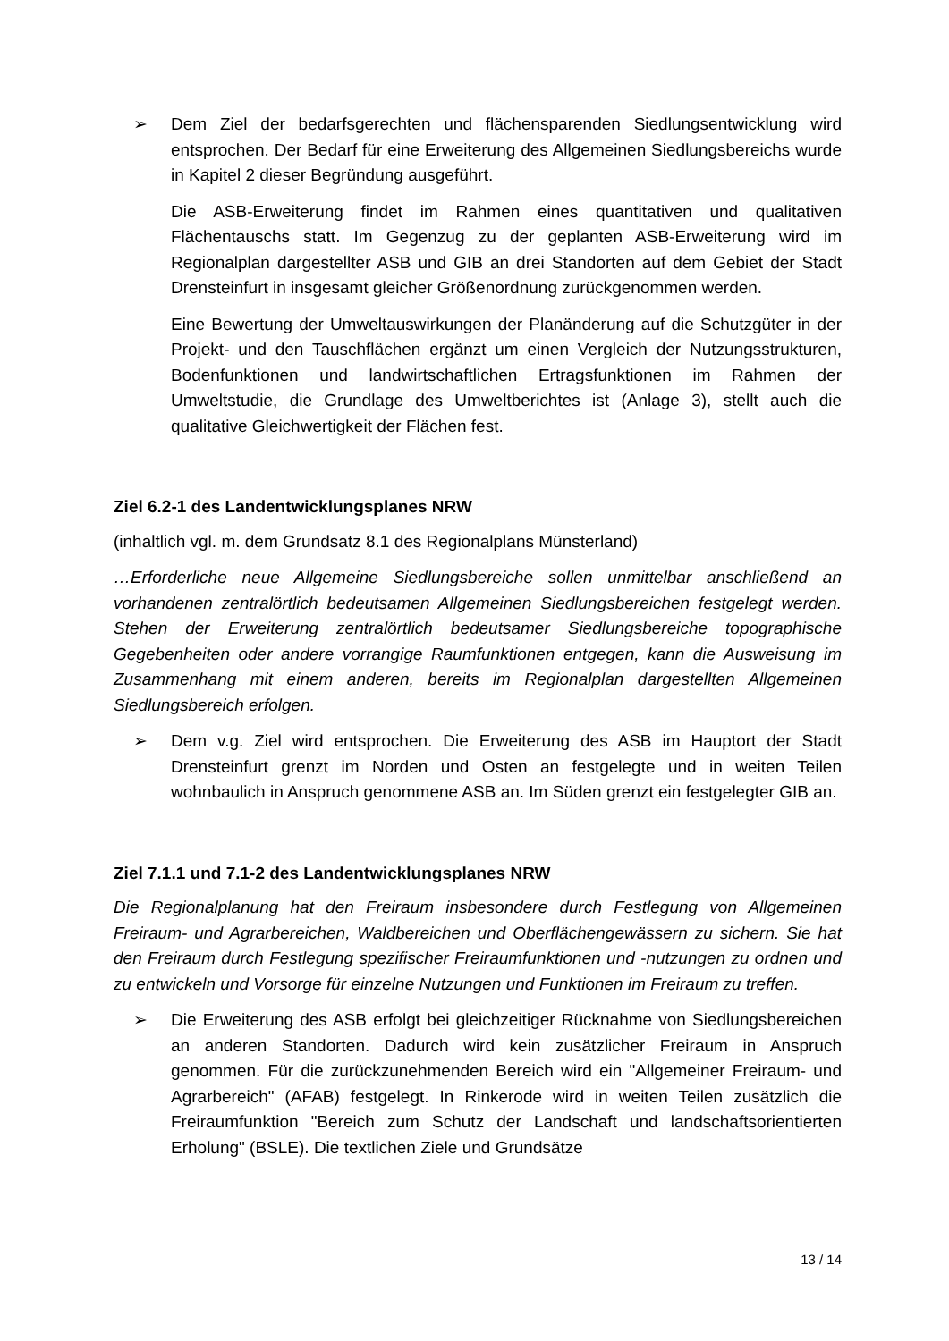➢ Dem Ziel der bedarfsgerechten und flächensparenden Siedlungsentwicklung wird entsprochen. Der Bedarf für eine Erweiterung des Allgemeinen Siedlungsbereichs wurde in Kapitel 2 dieser Begründung ausgeführt.
Die ASB-Erweiterung findet im Rahmen eines quantitativen und qualitativen Flächentauschs statt. Im Gegenzug zu der geplanten ASB-Erweiterung wird im Regionalplan dargestellter ASB und GIB an drei Standorten auf dem Gebiet der Stadt Drensteinfurt in insgesamt gleicher Größenordnung zurückgenommen werden.
Eine Bewertung der Umweltauswirkungen der Planänderung auf die Schutzgüter in der Projekt- und den Tauschflächen ergänzt um einen Vergleich der Nutzungsstrukturen, Bodenfunktionen und landwirtschaftlichen Ertragsfunktionen im Rahmen der Umweltstudie, die Grundlage des Umweltberichtes ist (Anlage 3), stellt auch die qualitative Gleichwertigkeit der Flächen fest.
Ziel 6.2-1 des Landentwicklungsplanes NRW
(inhaltlich vgl. m. dem Grundsatz 8.1 des Regionalplans Münsterland)
…Erforderliche neue Allgemeine Siedlungsbereiche sollen unmittelbar anschließend an vorhandenen zentralörtlich bedeutsamen Allgemeinen Siedlungsbereichen festgelegt werden. Stehen der Erweiterung zentralörtlich bedeutsamer Siedlungsbereiche topographische Gegebenheiten oder andere vorrangige Raumfunktionen entgegen, kann die Ausweisung im Zusammenhang mit einem anderen, bereits im Regionalplan dargestellten Allgemeinen Siedlungsbereich erfolgen.
➢ Dem v.g. Ziel wird entsprochen. Die Erweiterung des ASB im Hauptort der Stadt Drensteinfurt grenzt im Norden und Osten an festgelegte und in weiten Teilen wohnbaulich in Anspruch genommene ASB an. Im Süden grenzt ein festgelegter GIB an.
Ziel 7.1.1 und 7.1-2 des Landentwicklungsplanes NRW
Die Regionalplanung hat den Freiraum insbesondere durch Festlegung von Allgemeinen Freiraum- und Agrarbereichen, Waldbereichen und Oberflächengewässern zu sichern. Sie hat den Freiraum durch Festlegung spezifischer Freiraumfunktionen und -nutzungen zu ordnen und zu entwickeln und Vorsorge für einzelne Nutzungen und Funktionen im Freiraum zu treffen.
➢ Die Erweiterung des ASB erfolgt bei gleichzeitiger Rücknahme von Siedlungsbereichen an anderen Standorten. Dadurch wird kein zusätzlicher Freiraum in Anspruch genommen. Für die zurückzunehmenden Bereich wird ein "Allgemeiner Freiraum- und Agrarbereich" (AFAB) festgelegt. In Rinkerode wird in weiten Teilen zusätzlich die Freiraumfunktion "Bereich zum Schutz der Landschaft und landschaftsorientierten Erholung" (BSLE). Die textlichen Ziele und Grundsätze
13 / 14